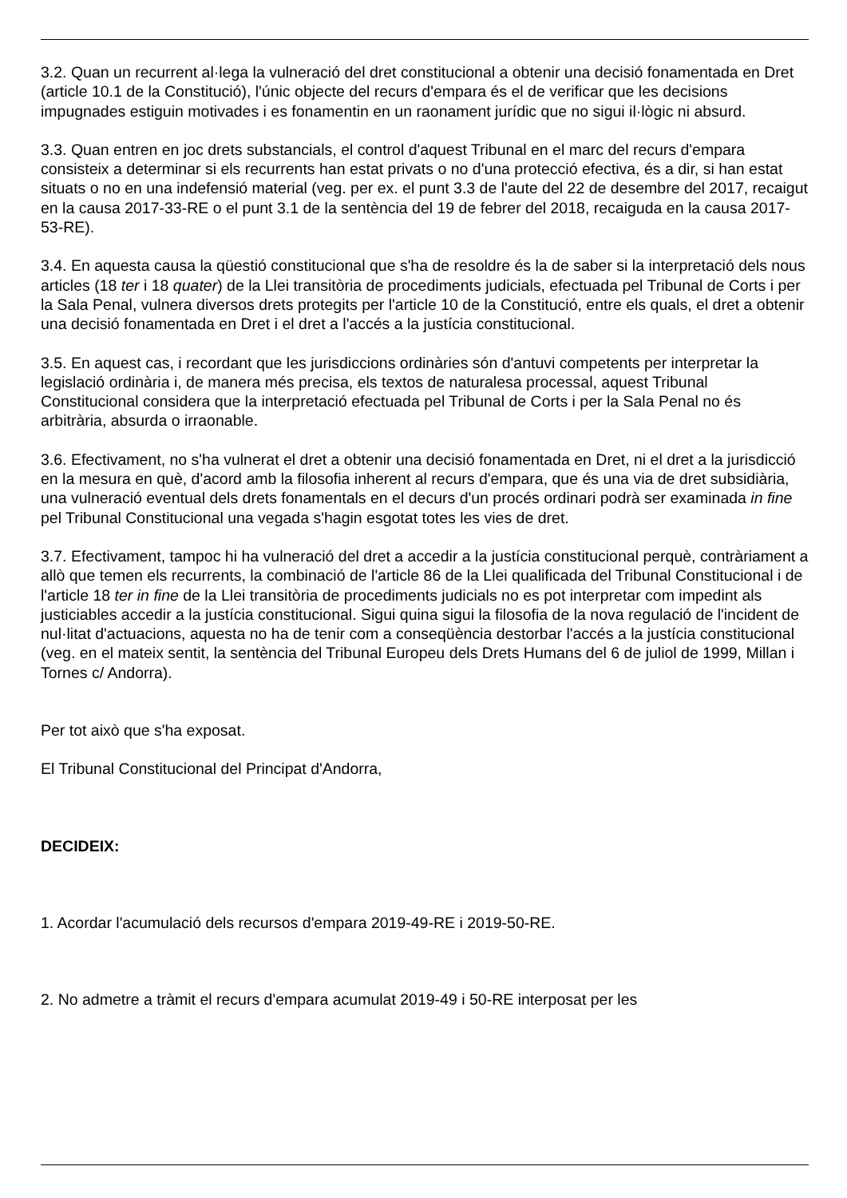3.2. Quan un recurrent al·lega la vulneració del dret constitucional a obtenir una decisió fonamentada en Dret (article 10.1 de la Constitució), l'únic objecte del recurs d'empara és el de verificar que les decisions impugnades estiguin motivades i es fonamentin en un raonament jurídic que no sigui il·lògic ni absurd.
3.3. Quan entren en joc drets substancials, el control d'aquest Tribunal en el marc del recurs d'empara consisteix a determinar si els recurrents han estat privats o no d'una protecció efectiva, és a dir, si han estat situats o no en una indefensió material (veg. per ex. el punt 3.3 de l'aute del 22 de desembre del 2017, recaigut en la causa 2017-33-RE o el punt 3.1 de la sentència del 19 de febrer del 2018, recaiguda en la causa 2017-53-RE).
3.4. En aquesta causa la qüestió constitucional que s'ha de resoldre és la de saber si la interpretació dels nous articles (18 ter i 18 quater) de la Llei transitòria de procediments judicials, efectuada pel Tribunal de Corts i per la Sala Penal, vulnera diversos drets protegits per l'article 10 de la Constitució, entre els quals, el dret a obtenir una decisió fonamentada en Dret i el dret a l'accés a la justícia constitucional.
3.5. En aquest cas, i recordant que les jurisdiccions ordinàries són d'antuvi competents per interpretar la legislació ordinària i, de manera més precisa, els textos de naturalesa processal, aquest Tribunal Constitucional considera que la interpretació efectuada pel Tribunal de Corts i per la Sala Penal no és arbitrària, absurda o irraonable.
3.6. Efectivament, no s'ha vulnerat el dret a obtenir una decisió fonamentada en Dret, ni el dret a la jurisdicció en la mesura en què, d'acord amb la filosofia inherent al recurs d'empara, que és una via de dret subsidiària, una vulneració eventual dels drets fonamentals en el decurs d'un procés ordinari podrà ser examinada in fine pel Tribunal Constitucional una vegada s'hagin esgotat totes les vies de dret.
3.7. Efectivament, tampoc hi ha vulneració del dret a accedir a la justícia constitucional perquè, contràriament a allò que temen els recurrents, la combinació de l'article 86 de la Llei qualificada del Tribunal Constitucional i de l'article 18 ter in fine de la Llei transitòria de procediments judicials no es pot interpretar com impedint als justiciables accedir a la justícia constitucional. Sigui quina sigui la filosofia de la nova regulació de l'incident de nul·litat d'actuacions, aquesta no ha de tenir com a conseqüència destorbar l'accés a la justícia constitucional (veg. en el mateix sentit, la sentència del Tribunal Europeu dels Drets Humans del 6 de juliol de 1999, Millan i Tornes c/ Andorra).
Per tot això que s'ha exposat.
El Tribunal Constitucional del Principat d'Andorra,
DECIDEIX:
1. Acordar l'acumulació dels recursos d'empara 2019-49-RE i 2019-50-RE.
2. No admetre a tràmit el recurs d'empara acumulat 2019-49 i 50-RE interposat per les